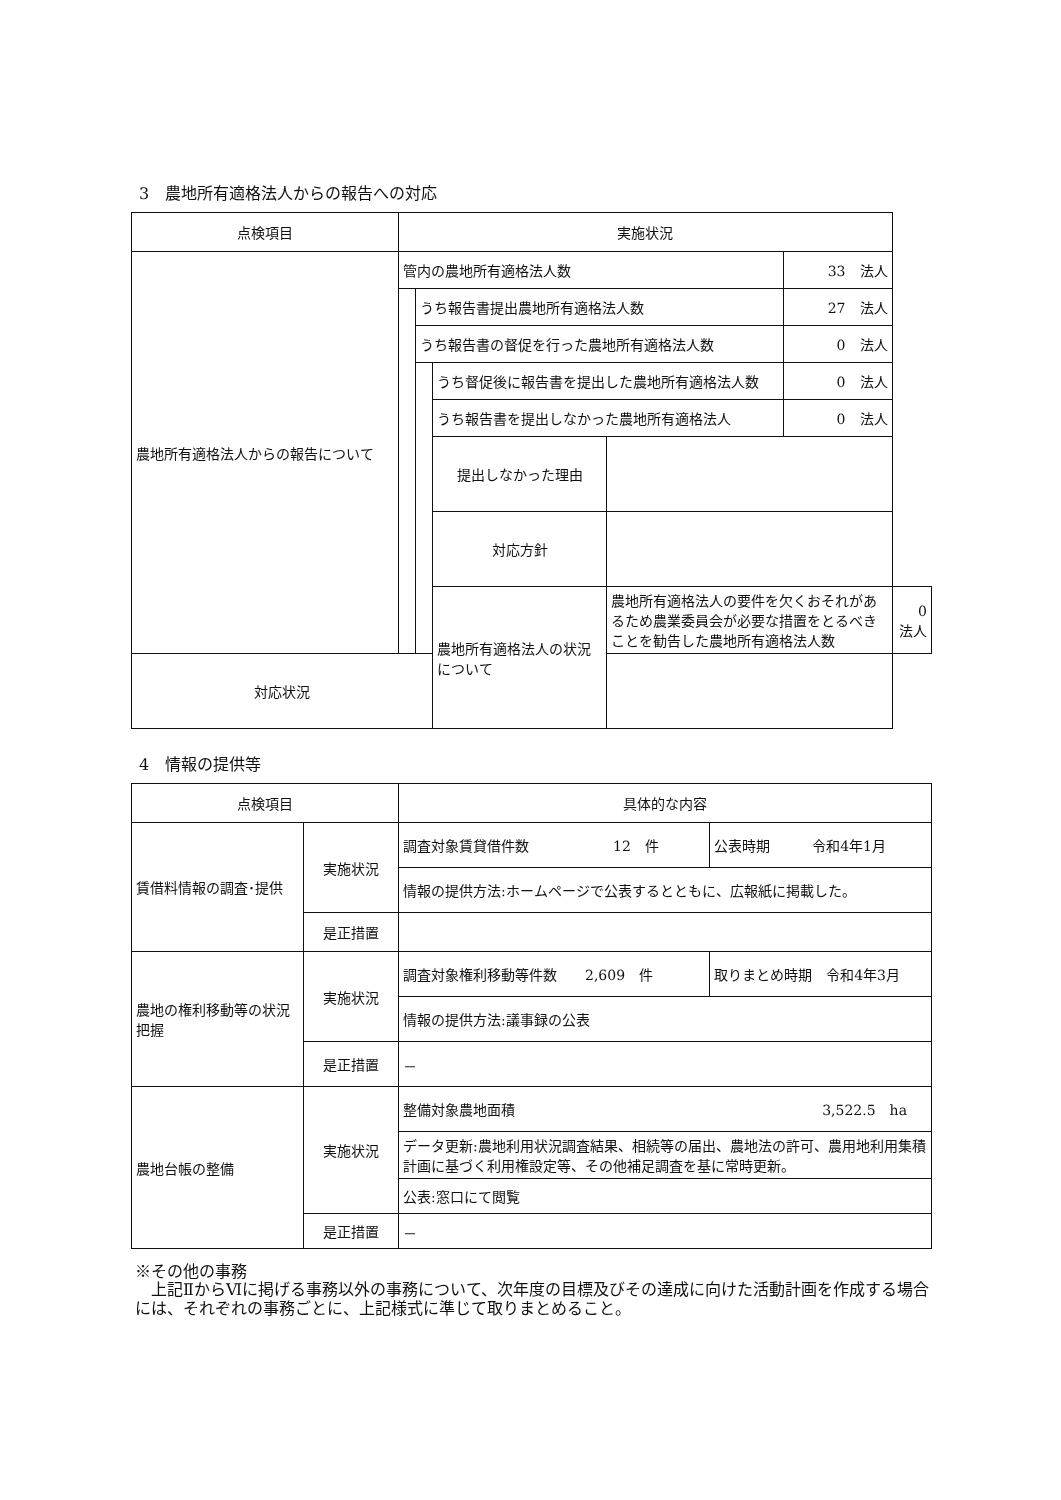3　農地所有適格法人からの報告への対応
| 点検項目 | 実施状況 | | | | | |
| --- | --- | --- | --- | --- | --- | --- |
| 農地所有適格法人からの報告について | 管内の農地所有適格法人数 | | | | 33 法人 | |
| | | うち報告書提出農地所有適格法人数 | | | 27 法人 | |
| | | うち報告書の督促を行った農地所有適格法人数 | | | 0 法人 | |
| | | | うち督促後に報告書を提出した農地所有適格法人数 | | 0 法人 | |
| | | | うち報告書を提出しなかった農地所有適格法人 | | 0 法人 | |
| | | | 提出しなかった理由 | | | |
| | | | 対応方針 | | | |
| | | | 農地所有適格法人の状況について | 農地所有適格法人の要件を欠くおそれがあるため農業委員会が必要な措置をとるべきことを勧告した農地所有適格法人数 | | 0 法人 |
| 対応状況 | | | | | | |
4　情報の提供等
| 点検項目 | | 具体的な内容 | |
| --- | --- | --- | --- |
| 賃借料情報の調査･提供 | 実施状況 | 調査対象賃貸借件数 12 件 | 公表時期 令和4年1月 |
| | | 情報の提供方法:ホームページで公表するとともに、広報紙に掲載した。 | |
| | 是正措置 | | |
| 農地の権利移動等の状況把握 | 実施状況 | 調査対象権利移動等件数 2,609 件 | 取りまとめ時期 令和4年3月 |
| | | 情報の提供方法:議事録の公表 | |
| | 是正措置 | － | |
| 農地台帳の整備 | 実施状況 | 整備対象農地面積 3,522.5 ha | |
| | | データ更新:農地利用状況調査結果、相続等の届出、農地法の許可、農用地利用集積計画に基づく利用権設定等、その他補足調査を基に常時更新。 | |
| | | 公表:窓口にて閲覧 | |
| | 是正措置 | － | |
※その他の事務
　上記ⅡからⅥに掲げる事務以外の事務について、次年度の目標及びその達成に向けた活動計画を作成する場合には、それぞれの事務ごとに、上記様式に準じて取りまとめること。